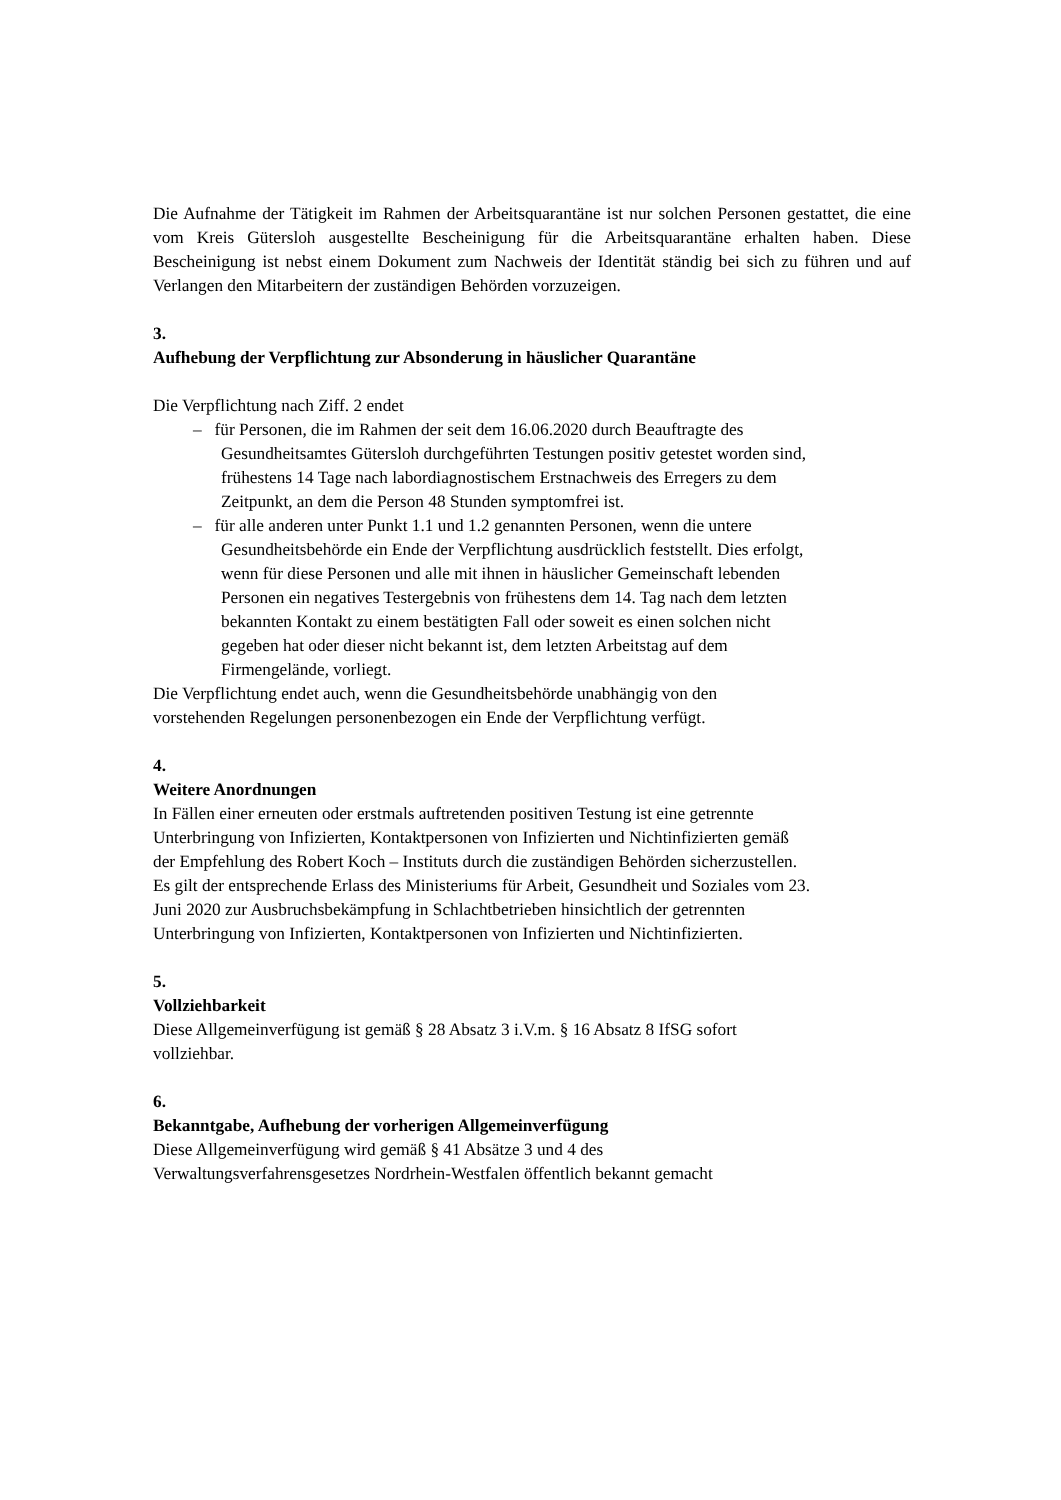Die Aufnahme der Tätigkeit im Rahmen der Arbeitsquarantäne ist nur solchen Personen gestattet, die eine vom Kreis Gütersloh ausgestellte Bescheinigung für die Arbeitsquarantäne erhalten haben. Diese Bescheinigung ist nebst einem Dokument zum Nachweis der Identität ständig bei sich zu führen und auf Verlangen den Mitarbeitern der zuständigen Behörden vorzuzeigen.
3.
Aufhebung der Verpflichtung zur Absonderung in häuslicher Quarantäne
Die Verpflichtung nach Ziff. 2 endet
– für Personen, die im Rahmen der seit dem 16.06.2020 durch Beauftragte des Gesundheitsamtes Gütersloh durchgeführten Testungen positiv getestet worden sind, frühestens 14 Tage nach labordiagnostischem Erstnachweis des Erregers zu dem Zeitpunkt, an dem die Person 48 Stunden symptomfrei ist.
– für alle anderen unter Punkt 1.1 und 1.2 genannten Personen, wenn die untere Gesundheitsbehörde ein Ende der Verpflichtung ausdrücklich feststellt. Dies erfolgt, wenn für diese Personen und alle mit ihnen in häuslicher Gemeinschaft lebenden Personen ein negatives Testergebnis von frühestens dem 14. Tag nach dem letzten bekannten Kontakt zu einem bestätigten Fall oder soweit es einen solchen nicht gegeben hat oder dieser nicht bekannt ist, dem letzten Arbeitstag auf dem Firmengelände, vorliegt.
Die Verpflichtung endet auch, wenn die Gesundheitsbehörde unabhängig von den vorstehenden Regelungen personenbezogen ein Ende der Verpflichtung verfügt.
4.
Weitere Anordnungen
In Fällen einer erneuten oder erstmals auftretenden positiven Testung ist eine getrennte Unterbringung von Infizierten, Kontaktpersonen von Infizierten und Nichtinfizierten gemäß der Empfehlung des Robert Koch – Instituts durch die zuständigen Behörden sicherzustellen. Es gilt der entsprechende Erlass des Ministeriums für Arbeit, Gesundheit und Soziales vom 23. Juni 2020 zur Ausbruchsbekämpfung in Schlachtbetrieben hinsichtlich der getrennten Unterbringung von Infizierten, Kontaktpersonen von Infizierten und Nichtinfizierten.
5.
Vollziehbarkeit
Diese Allgemeinverfügung ist gemäß § 28 Absatz 3 i.V.m. § 16 Absatz 8 IfSG sofort vollziehbar.
6.
Bekanntgabe, Aufhebung der vorherigen Allgemeinverfügung
Diese Allgemeinverfügung wird gemäß § 41 Absätze 3 und 4 des Verwaltungsverfahrensgesetzes Nordrhein-Westfalen öffentlich bekannt gemacht